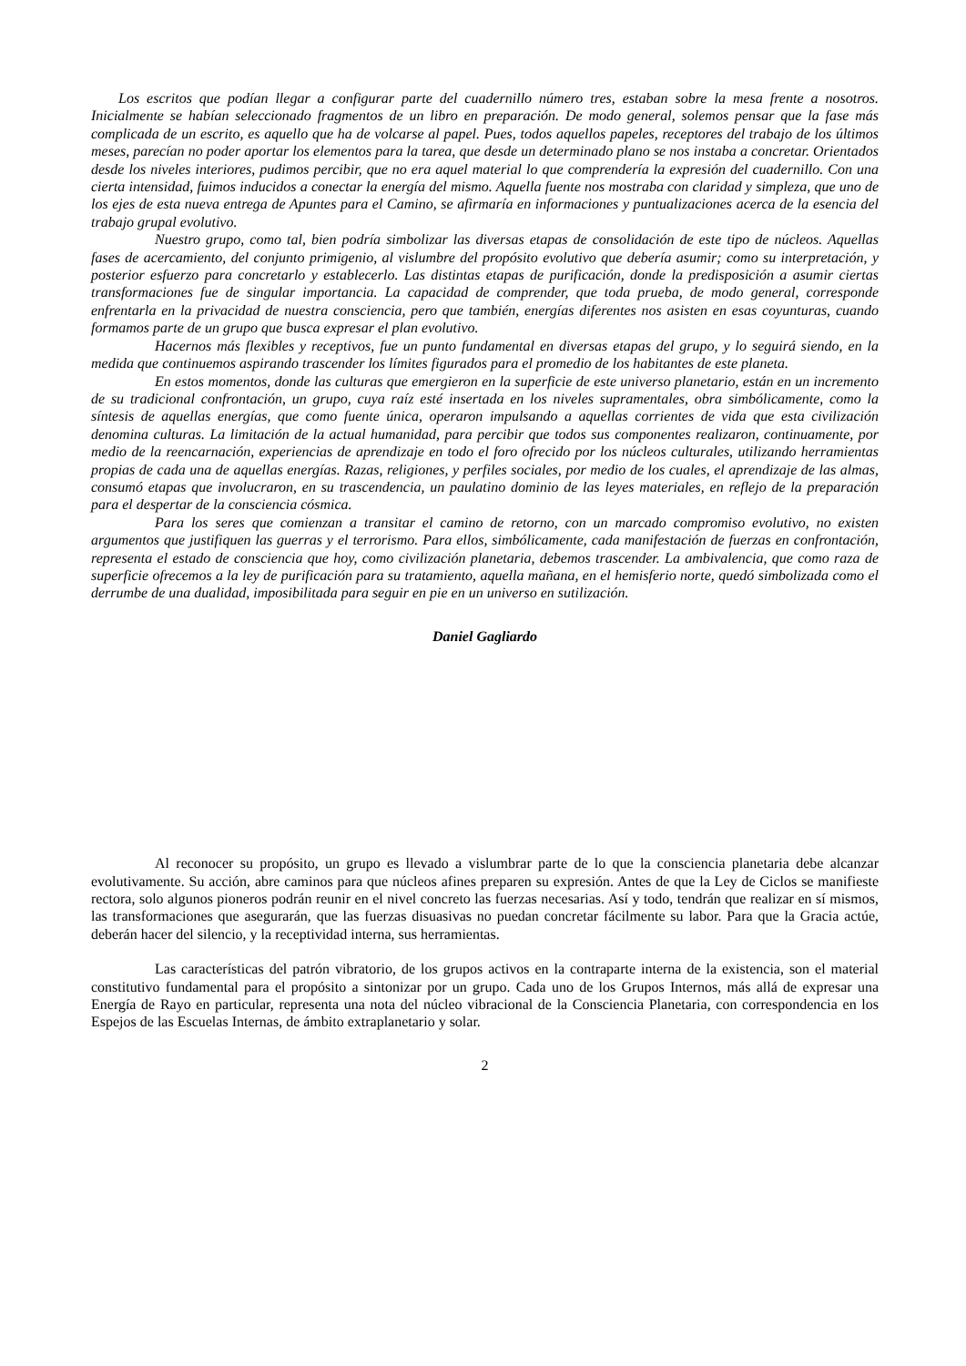Los escritos que podían llegar a configurar parte del cuadernillo número tres, estaban sobre la mesa frente a nosotros. Inicialmente se habían seleccionado fragmentos de un libro en preparación. De modo general, solemos pensar que la fase más complicada de un escrito, es aquello que ha de volcarse al papel. Pues, todos aquellos papeles, receptores del trabajo de los últimos meses, parecían no poder aportar los elementos para la tarea, que desde un determinado plano se nos instaba a concretar. Orientados desde los niveles interiores, pudimos percibir, que no era aquel material lo que comprendería la expresión del cuadernillo. Con una cierta intensidad, fuimos inducidos a conectar la energía del mismo. Aquella fuente nos mostraba con claridad y simpleza, que uno de los ejes de esta nueva entrega de Apuntes para el Camino, se afirmaría en informaciones y puntualizaciones acerca de la esencia del trabajo grupal evolutivo.
Nuestro grupo, como tal, bien podría simbolizar las diversas etapas de consolidación de este tipo de núcleos. Aquellas fases de acercamiento, del conjunto primigenio, al vislumbre del propósito evolutivo que debería asumir; como su interpretación, y posterior esfuerzo para concretarlo y establecerlo. Las distintas etapas de purificación, donde la predisposición a asumir ciertas transformaciones fue de singular importancia. La capacidad de comprender, que toda prueba, de modo general, corresponde enfrentarla en la privacidad de nuestra consciencia, pero que también, energías diferentes nos asisten en esas coyunturas, cuando formamos parte de un grupo que busca expresar el plan evolutivo.
Hacernos más flexibles y receptivos, fue un punto fundamental en diversas etapas del grupo, y lo seguirá siendo, en la medida que continuemos aspirando trascender los límites figurados para el promedio de los habitantes de este planeta.
En estos momentos, donde las culturas que emergieron en la superficie de este universo planetario, están en un incremento de su tradicional confrontación, un grupo, cuya raíz esté insertada en los niveles supramentales, obra simbólicamente, como la síntesis de aquellas energías, que como fuente única, operaron impulsando a aquellas corrientes de vida que esta civilización denomina culturas. La limitación de la actual humanidad, para percibir que todos sus componentes realizaron, continuamente, por medio de la reencarnación, experiencias de aprendizaje en todo el foro ofrecido por los núcleos culturales, utilizando herramientas propias de cada una de aquellas energías. Razas, religiones, y perfiles sociales, por medio de los cuales, el aprendizaje de las almas, consumó etapas que involucraron, en su trascendencia, un paulatino dominio de las leyes materiales, en reflejo de la preparación para el despertar de la consciencia cósmica.
Para los seres que comienzan a transitar el camino de retorno, con un marcado compromiso evolutivo, no existen argumentos que justifiquen las guerras y el terrorismo. Para ellos, simbólicamente, cada manifestación de fuerzas en confrontación, representa el estado de consciencia que hoy, como civilización planetaria, debemos trascender. La ambivalencia, que como raza de superficie ofrecemos a la ley de purificación para su tratamiento, aquella mañana, en el hemisferio norte, quedó simbolizada como el derrumbe de una dualidad, imposibilitada para seguir en pie en un universo en sutilización.
Daniel Gagliardo
Al reconocer su propósito, un grupo es llevado a vislumbrar parte de lo que la consciencia planetaria debe alcanzar evolutivamente. Su acción, abre caminos para que núcleos afines preparen su expresión. Antes de que la Ley de Ciclos se manifieste rectora, solo algunos pioneros podrán reunir en el nivel concreto las fuerzas necesarias. Así y todo, tendrán que realizar en sí mismos, las transformaciones que asegurarán, que las fuerzas disuasivas no puedan concretar fácilmente su labor. Para que la Gracia actúe, deberán hacer del silencio, y la receptividad interna, sus herramientas.
Las características del patrón vibratorio, de los grupos activos en la contraparte interna de la existencia, son el material constitutivo fundamental para el propósito a sintonizar por un grupo. Cada uno de los Grupos Internos, más allá de expresar una Energía de Rayo en particular, representa una nota del núcleo vibracional de la Consciencia Planetaria, con correspondencia en los Espejos de las Escuelas Internas, de ámbito extraplanetario y solar.
2